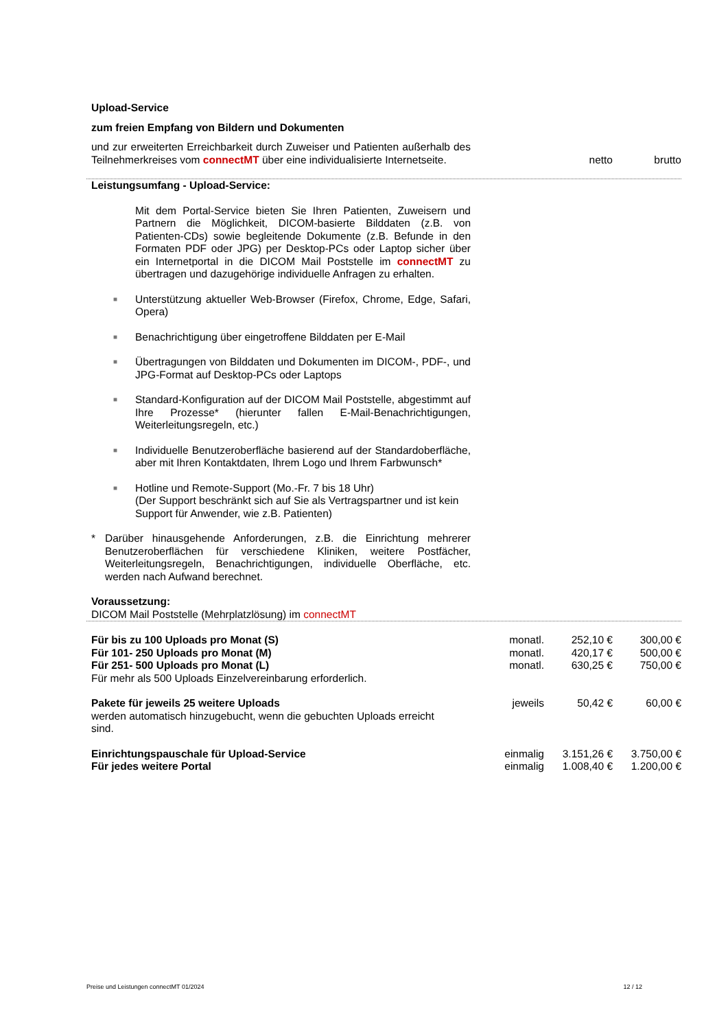Upload-Service
zum freien Empfang von Bildern und Dokumenten
| und zur erweiterten Erreichbarkeit durch Zuweiser und Patienten außerhalb des Teilnehmerkreises vom connectMT über eine individualisierte Internetseite. | netto | brutto |
Leistungsumfang - Upload-Service:
Mit dem Portal-Service bieten Sie Ihren Patienten, Zuweisern und Partnern die Möglichkeit, DICOM-basierte Bilddaten (z.B. von Patienten-CDs) sowie begleitende Dokumente (z.B. Befunde in den Formaten PDF oder JPG) per Desktop-PCs oder Laptop sicher über ein Internetportal in die DICOM Mail Poststelle im connectMT zu übertragen und dazugehörige individuelle Anfragen zu erhalten.
■ Unterstützung aktueller Web-Browser (Firefox, Chrome, Edge, Safari, Opera)
■ Benachrichtigung über eingetroffene Bilddaten per E-Mail
■ Übertragungen von Bilddaten und Dokumenten im DICOM-, PDF-, und JPG-Format auf Desktop-PCs oder Laptops
■ Standard-Konfiguration auf der DICOM Mail Poststelle, abgestimmt auf Ihre Prozesse* (hierunter fallen E-Mail-Benachrichtigungen, Weiterleitungsregeln, etc.)
■ Individuelle Benutzeroberfläche basierend auf der Standardoberfläche, aber mit Ihren Kontaktdaten, Ihrem Logo und Ihrem Farbwunsch*
■ Hotline und Remote-Support (Mo.-Fr. 7 bis 18 Uhr)
(Der Support beschränkt sich auf Sie als Vertragspartner und ist kein Support für Anwender, wie z.B. Patienten)
* Darüber hinausgehende Anforderungen, z.B. die Einrichtung mehrerer Benutzeroberflächen für verschiedene Kliniken, weitere Postfächer, Weiterleitungsregeln, Benachrichtigungen, individuelle Oberfläche, etc. werden nach Aufwand berechnet.
Voraussetzung:
DICOM Mail Poststelle (Mehrplatzlösung) im connectMT
| Für bis zu 100 Uploads pro Monat (S) | monatl. | 252,10 € | 300,00 € |
| Für 101- 250 Uploads pro Monat (M) | monatl. | 420,17 € | 500,00 € |
| Für 251- 500 Uploads pro Monat (L) | monatl. | 630,25 € | 750,00 € |
| Für mehr als 500 Uploads Einzelvereinbarung erforderlich. | | | |
| Pakete für jeweils 25 weitere Uploads werden automatisch hinzugebucht, wenn die gebuchten Uploads erreicht sind. | jeweils | 50,42 € | 60,00 € |
| Einrichtungspauschale für Upload-Service | einmalig | 3.151,26 € | 3.750,00 € |
| Für jedes weitere Portal | einmalig | 1.008,40 € | 1.200,00 € |
Preise und Leistungen connectMT 01/2024 12 / 12